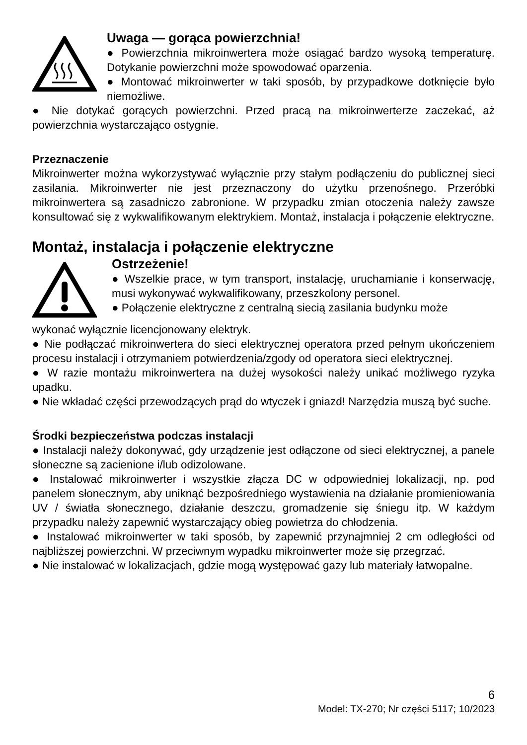Uwaga — gorąca powierzchnia!
● Powierzchnia mikroinwertera może osiągać bardzo wysoką temperaturę. Dotykanie powierzchni może spowodować oparzenia.
● Montować mikroinwerter w taki sposób, by przypadkowe dotknięcie było niemożliwe.
● Nie dotykać gorących powierzchni. Przed pracą na mikroinwerterze zaczekać, aż powierzchnia wystarczająco ostygnie.
Przeznaczenie
Mikroinwerter można wykorzystywać wyłącznie przy stałym podłączeniu do publicznej sieci zasilania. Mikroinwerter nie jest przeznaczony do użytku przenośnego. Przeróbki mikroinwertera są zasadniczo zabronione. W przypadku zmian otoczenia należy zawsze konsultować się z wykwalifikowanym elektrykiem. Montaż, instalacja i połączenie elektryczne.
Montaż, instalacja i połączenie elektryczne
Ostrzeżenie!
● Wszelkie prace, w tym transport, instalację, uruchamianie i konserwację, musi wykonywać wykwalifikowany, przeszkolony personel.
● Połączenie elektryczne z centralną siecią zasilania budynku może
wykonać wyłącznie licencjonowany elektryk.
● Nie podłączać mikroinwertera do sieci elektrycznej operatora przed pełnym ukończeniem procesu instalacji i otrzymaniem potwierdzenia/zgody od operatora sieci elektrycznej.
● W razie montażu mikroinwertera na dużej wysokości należy unikać możliwego ryzyka upadku.
● Nie wkładać części przewodzących prąd do wtyczek i gniazd! Narzędzia muszą być suche.
Środki bezpieczeństwa podczas instalacji
● Instalacji należy dokonywać, gdy urządzenie jest odłączone od sieci elektrycznej, a panele słoneczne są zacienione i/lub odizolowane.
● Instalować mikroinwerter i wszystkie złącza DC w odpowiedniej lokalizacji, np. pod panelem słonecznym, aby uniknąć bezpośredniego wystawienia na działanie promieniowania UV / światła słonecznego, działanie deszczu, gromadzenie się śniegu itp. W każdym przypadku należy zapewnić wystarczający obieg powietrza do chłodzenia.
● Instalować mikroinwerter w taki sposób, by zapewnić przynajmniej 2 cm odległości od najbliższej powierzchni. W przeciwnym wypadku mikroinwerter może się przegrzać.
● Nie instalować w lokalizacjach, gdzie mogą występować gazy lub materiały łatwopalne.
6
Model: TX-270; Nr części 5117; 10/2023